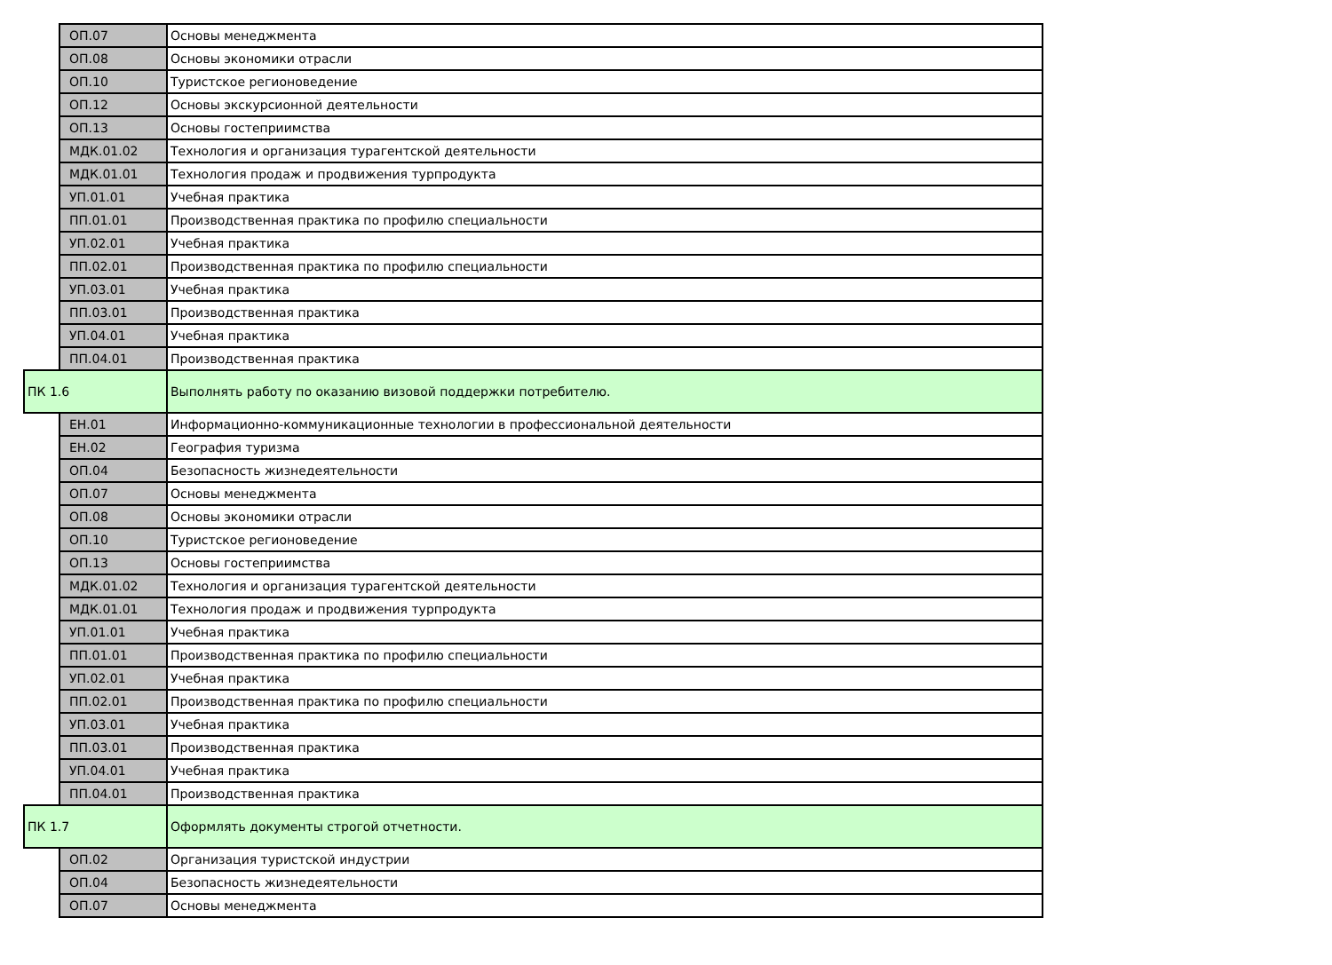| | ОП.07 | Основы менеджмента |
| | ОП.08 | Основы экономики отрасли |
| | ОП.10 | Туристское регионоведение |
| | ОП.12 | Основы экскурсионной деятельности |
| | ОП.13 | Основы гостеприимства |
| | МДК.01.02 | Технология и организация турагентской деятельности |
| | МДК.01.01 | Технология продаж и продвижения турпродукта |
| | УП.01.01 | Учебная практика |
| | ПП.01.01 | Производственная практика по профилю специальности |
| | УП.02.01 | Учебная практика |
| | ПП.02.01 | Производственная практика по профилю специальности |
| | УП.03.01 | Учебная практика |
| | ПП.03.01 | Производственная практика |
| | УП.04.01 | Учебная практика |
| | ПП.04.01 | Производственная практика |
| ПК 1.6 | | Выполнять работу по оказанию визовой поддержки потребителю. |
| | ЕН.01 | Информационно-коммуникационные технологии в профессиональной деятельности |
| | ЕН.02 | География туризма |
| | ОП.04 | Безопасность жизнедеятельности |
| | ОП.07 | Основы менеджмента |
| | ОП.08 | Основы экономики отрасли |
| | ОП.10 | Туристское регионоведение |
| | ОП.13 | Основы гостеприимства |
| | МДК.01.02 | Технология и организация турагентской деятельности |
| | МДК.01.01 | Технология продаж и продвижения турпродукта |
| | УП.01.01 | Учебная практика |
| | ПП.01.01 | Производственная практика по профилю специальности |
| | УП.02.01 | Учебная практика |
| | ПП.02.01 | Производственная практика по профилю специальности |
| | УП.03.01 | Учебная практика |
| | ПП.03.01 | Производственная практика |
| | УП.04.01 | Учебная практика |
| | ПП.04.01 | Производственная практика |
| ПК 1.7 | | Оформлять документы строгой отчетности. |
| | ОП.02 | Организация туристской индустрии |
| | ОП.04 | Безопасность жизнедеятельности |
| | ОП.07 | Основы менеджмента |